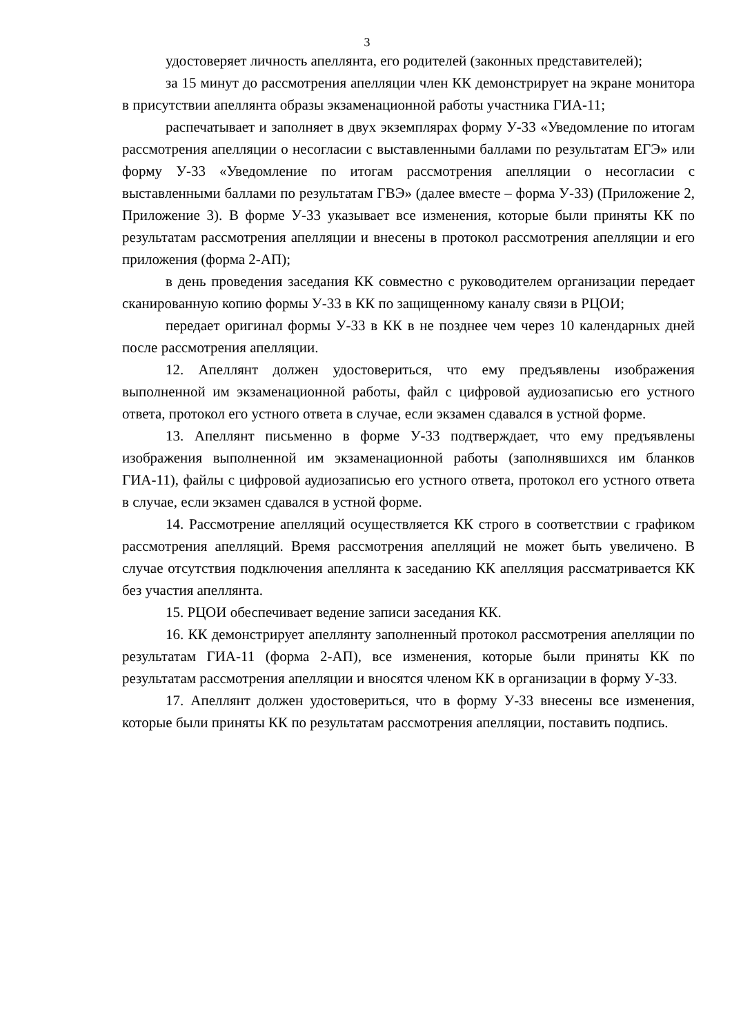3
удостоверяет личность апеллянта, его родителей (законных представителей);
за 15 минут до рассмотрения апелляции член КК демонстрирует на экране монитора в присутствии апеллянта образы экзаменационной работы участника ГИА-11;
распечатывает и заполняет в двух экземплярах форму У-33 «Уведомление по итогам рассмотрения апелляции о несогласии с выставленными баллами по результатам ЕГЭ» или форму У-33 «Уведомление по итогам рассмотрения апелляции о несогласии с выставленными баллами по результатам ГВЭ» (далее вместе – форма У-33) (Приложение 2, Приложение 3). В форме У-33 указывает все изменения, которые были приняты КК по результатам рассмотрения апелляции и внесены в протокол рассмотрения апелляции и его приложения (форма 2-АП);
в день проведения заседания КК совместно с руководителем организации передает сканированную копию формы У-33 в КК по защищенному каналу связи в РЦОИ;
передает оригинал формы У-33 в КК в не позднее чем через 10 календарных дней после рассмотрения апелляции.
12. Апеллянт должен удостовериться, что ему предъявлены изображения выполненной им экзаменационной работы, файл с цифровой аудиозаписью его устного ответа, протокол его устного ответа в случае, если экзамен сдавался в устной форме.
13. Апеллянт письменно в форме У-33 подтверждает, что ему предъявлены изображения выполненной им экзаменационной работы (заполнявшихся им бланков ГИА-11), файлы с цифровой аудиозаписью его устного ответа, протокол его устного ответа в случае, если экзамен сдавался в устной форме.
14. Рассмотрение апелляций осуществляется КК строго в соответствии с графиком рассмотрения апелляций. Время рассмотрения апелляций не может быть увеличено. В случае отсутствия подключения апеллянта к заседанию КК апелляция рассматривается КК без участия апеллянта.
15. РЦОИ обеспечивает ведение записи заседания КК.
16. КК демонстрирует апеллянту заполненный протокол рассмотрения апелляции по результатам ГИА-11 (форма 2-АП), все изменения, которые были приняты КК по результатам рассмотрения апелляции и вносятся членом КК в организации в форму У-33.
17. Апеллянт должен удостовериться, что в форму У-33 внесены все изменения, которые были приняты КК по результатам рассмотрения апелляции, поставить подпись.